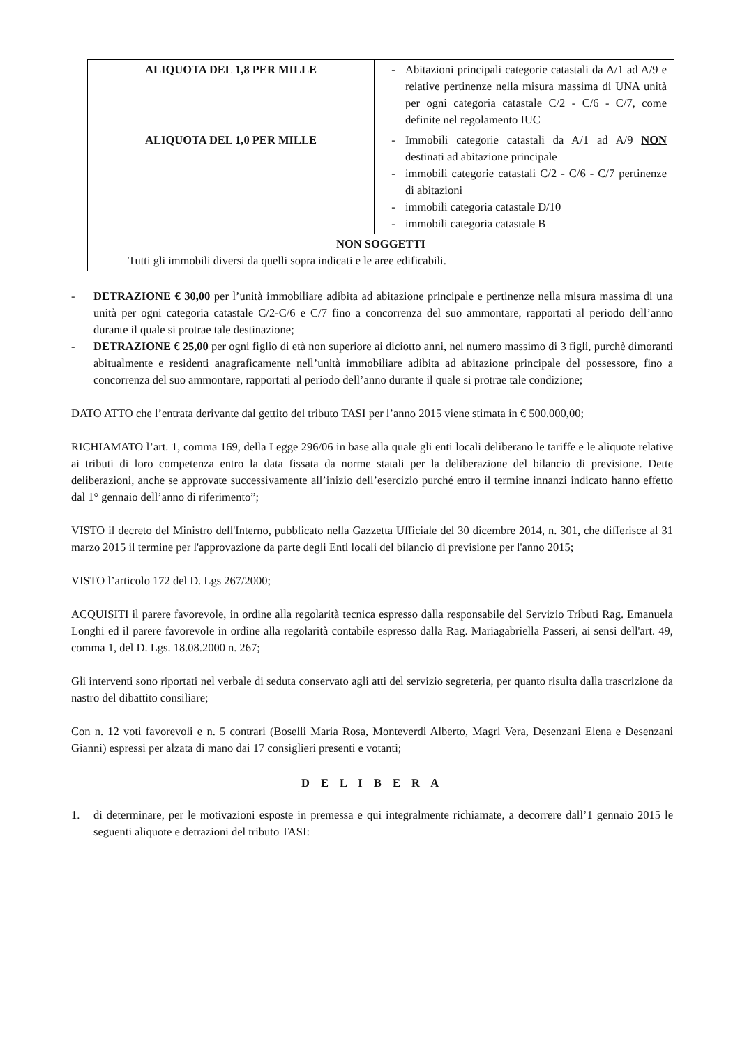| ALIQUOTA DEL 1,8 PER MILLE | - Abitazioni principali categorie catastali da A/1 ad A/9 e relative pertinenze nella misura massima di UNA unità per ogni categoria catastale C/2 - C/6 - C/7, come definite nel regolamento IUC |
| ALIQUOTA DEL 1,0 PER MILLE | - Immobili categorie catastali da A/1 ad A/9 NON destinati ad abitazione principale - immobili categorie catastali C/2 - C/6 - C/7 pertinenze di abitazioni - immobili categoria catastale D/10 - immobili categoria catastale B |
| NON SOGGETTI Tutti gli immobili diversi da quelli sopra indicati e le aree edificabili. | |
- DETRAZIONE € 30,00 per l’unità immobiliare adibita ad abitazione principale e pertinenze nella misura massima di una unità per ogni categoria catastale C/2-C/6 e C/7 fino a concorrenza del suo ammontare, rapportati al periodo dell’anno durante il quale si protrae tale destinazione;
- DETRAZIONE € 25,00 per ogni figlio di età non superiore ai diciotto anni, nel numero massimo di 3 figli, purchè dimoranti abitualmente e residenti anagraficamente nell’unità immobiliare adibita ad abitazione principale del possessore, fino a concorrenza del suo ammontare, rapportati al periodo dell’anno durante il quale si protrae tale condizione;
DATO ATTO che l’entrata derivante dal gettito del tributo TASI per l’anno 2015 viene stimata in € 500.000,00;
RICHIAMATO l’art. 1, comma 169, della Legge 296/06 in base alla quale gli enti locali deliberano le tariffe e le aliquote relative ai tributi di loro competenza entro la data fissata da norme statali per la deliberazione del bilancio di previsione. Dette deliberazioni, anche se approvate successivamente all’inizio dell’esercizio purché entro il termine innanzi indicato hanno effetto dal 1° gennaio dell’anno di riferimento”;
VISTO il decreto del Ministro dell'Interno, pubblicato nella Gazzetta Ufficiale del 30 dicembre 2014, n. 301, che differisce al 31 marzo 2015 il termine per l'approvazione da parte degli Enti locali del bilancio di previsione per l'anno 2015;
VISTO l’articolo 172 del D. Lgs 267/2000;
ACQUISITI il parere favorevole, in ordine alla regolarità tecnica espresso dalla responsabile del Servizio Tributi Rag. Emanuela Longhi ed il parere favorevole in ordine alla regolarità contabile espresso dalla Rag. Mariagabriella Passeri, ai sensi dell'art. 49, comma 1, del D. Lgs. 18.08.2000 n. 267;
Gli interventi sono riportati nel verbale di seduta conservato agli atti del servizio segreteria, per quanto risulta dalla trascrizione da nastro del dibattito consiliare;
Con n. 12 voti favorevoli e n. 5 contrari (Boselli Maria Rosa, Monteverdi Alberto, Magri Vera, Desenzani Elena e Desenzani Gianni) espressi per alzata di mano dai 17 consiglieri presenti e votanti;
D E L I B E R A
1. di determinare, per le motivazioni esposte in premessa e qui integralmente richiamate, a decorrere dall’1 gennaio 2015 le seguenti aliquote e detrazioni del tributo TASI: